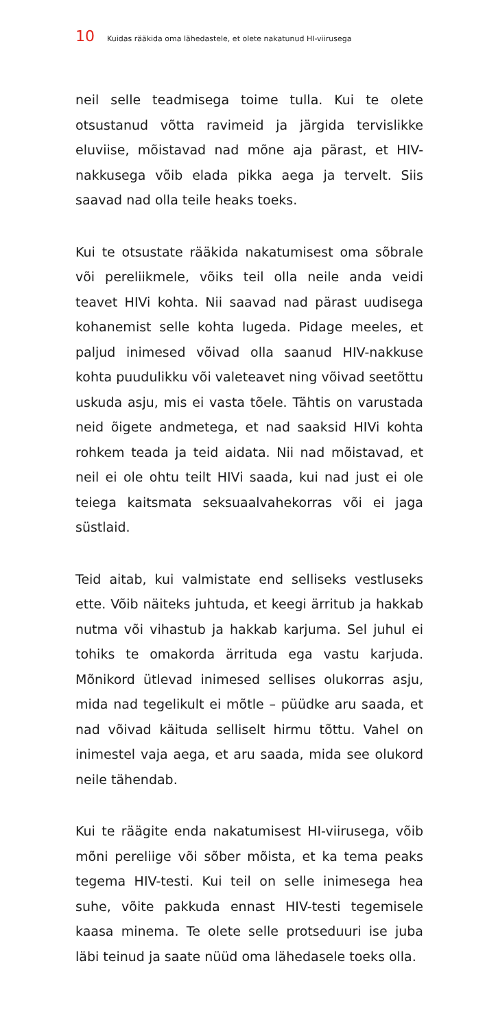10 Kuidas rääkida oma lähedastele, et olete nakatunud HI-viirusega
neil selle teadmisega toime tulla. Kui te olete otsustanud võtta ravimeid ja järgida tervislikke eluviise, mõistavad nad mõne aja pärast, et HIV-nakkusega võib elada pikka aega ja tervelt. Siis saavad nad olla teile heaks toeks.
Kui te otsustate rääkida nakatumisest oma sõbrale või pereliikmele, võiks teil olla neile anda veidi teavet HIVi kohta. Nii saavad nad pärast uudisega kohanemist selle kohta lugeda. Pidage meeles, et paljud inimesed võivad olla saanud HIV-nakkuse kohta puudulikku või valeteavet ning võivad seetõttu uskuda asju, mis ei vasta tõele. Tähtis on varustada neid õigete andmetega, et nad saaksid HIVi kohta rohkem teada ja teid aidata. Nii nad mõistavad, et neil ei ole ohtu teilt HIVi saada, kui nad just ei ole teiega kaitsmata seksuaalvahekorras või ei jaga süstlaid.
Teid aitab, kui valmistate end selliseks vestluseks ette. Võib näiteks juhtuda, et keegi ärritub ja hakkab nutma või vihastub ja hakkab karjuma. Sel juhul ei tohiks te omakorda ärrituda ega vastu karjuda. Mõnikord ütlevad inimesed sellises olukorras asju, mida nad tegelikult ei mõtle – püüdke aru saada, et nad võivad käituda selliselt hirmu tõttu. Vahel on inimestel vaja aega, et aru saada, mida see olukord neile tähendab.
Kui te räägite enda nakatumisest HI-viirusega, võib mõni pereliige või sõber mõista, et ka tema peaks tegema HIV-testi. Kui teil on selle inimesega hea suhe, võite pakkuda ennast HIV-testi tegemisele kaasa minema. Te olete selle protseduuri ise juba läbi teinud ja saate nüüd oma lähedasele toeks olla.